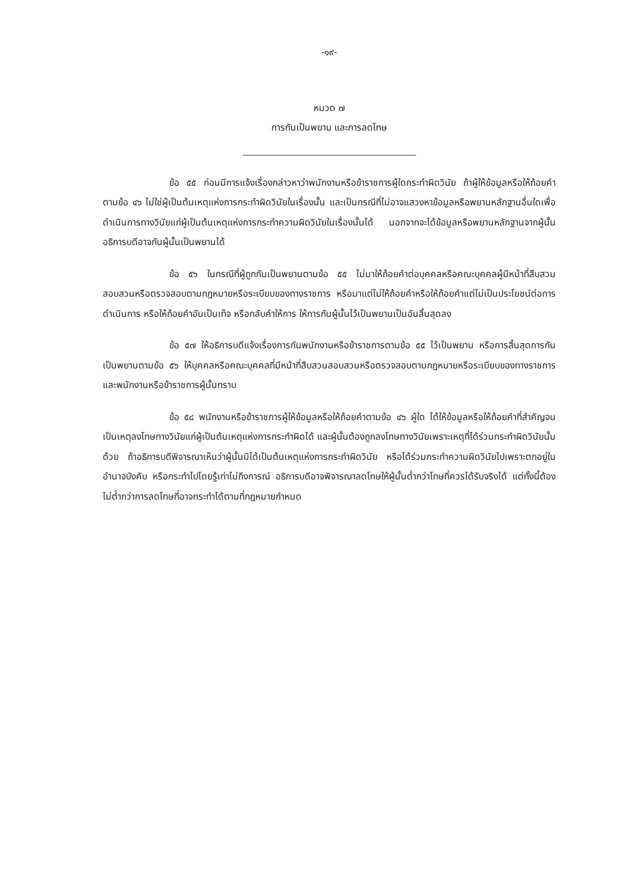-๑๙-
หมวด ๗
การกันเป็นพยาน และการลดโทษ
ข้อ ๕๕ ก่อนมีการแจ้งเรื่องกล่าวหาว่าพนักงานหรือข้าราชการผู้ใดกระทำผิดวินัย ถ้าผู้ให้ข้อมูลหรือให้ถ้อยคำตามข้อ ๔๖ ไม่ใช่ผู้เป็นต้นเหตุแห่งการกระทำผิดวินัยในเรื่องนั้น และเป็นกรณีที่ไม่อาจแสวงหาข้อมูลหรือพยานหลักฐานอื่นใดเพื่อดำเนินการทางวินัยแก่ผู้เป็นต้นเหตุแห่งการกระทำความผิดวินัยในเรื่องนั้นได้ นอกจากจะได้ข้อมูลหรือพยานหลักฐานจากผู้นั้น อธิการบดีอาจกันผู้นั้นเป็นพยานได้
ข้อ ๕๖ ในกรณีที่ผู้ถูกกันเป็นพยานตามข้อ ๕๕ ไม่มาให้ถ้อยคำต่อบุคคลหรือคณะบุคคลผู้มีหน้าที่สืบสวนสอบสวนหรือตรวจสอบตามกฎหมายหรือระเบียบของทางราชการ หรือมาแต่ไม่ให้ถ้อยคำหรือให้ถ้อยคำแต่ไม่เป็นประโยชน์ต่อการดำเนินการ หรือให้ถ้อยคำอันเป็นเท็จ หรือกลับคำให้การ ให้การกันผู้นั้นไว้เป็นพยานเป็นอันสิ้นสุดลง
ข้อ ๕๗ ให้อธิการบดีแจ้งเรื่องการกันพนักงานหรือข้าราชการตามข้อ ๕๕ ไว้เป็นพยาน หรือการสิ้นสุดการกันเป็นพยานตามข้อ ๕๖ ให้บุคคลหรือคณะบุคคลที่มีหน้าที่สืบสวนสอบสวนหรือตรวจสอบตามกฎหมายหรือระเบียบของทางราชการ และพนักงานหรือข้าราชการผู้นั้นทราบ
ข้อ ๕๘ พนักงานหรือข้าราชการผู้ให้ข้อมูลหรือให้ถ้อยคำตามข้อ ๔๖ ผู้ใด ได้ให้ข้อมูลหรือให้ถ้อยคำที่สำคัญจนเป็นเหตุลงโทษทางวินัยแก่ผู้เป็นต้นเหตุแห่งการกระทำผิดได้ และผู้นั้นต้องถูกลงโทษทางวินัยเพราะเหตุที่ได้ร่วมกระทำผิดวินัยนั้นด้วย ถ้าอธิการบดีพิจารณาเห็นว่าผู้นั้นมิได้เป็นต้นเหตุแห่งการกระทำผิดวินัย หรือได้ร่วมกระทำความผิดวินัยไปเพราะตกอยู่ในอำนาจบังคับ หรือกระทำไปโดยรู้เท่าไม่ถึงการณ์ อธิการบดีอาจพิจารณาลดโทษให้ผู้นั้นต่ำกว่าโทษที่ควรได้รับจริงได้ แต่ทั้งนี้ต้องไม่ต่ำกว่าการลดโทษที่อาจกระทำได้ตามที่กฎหมายกำหนด